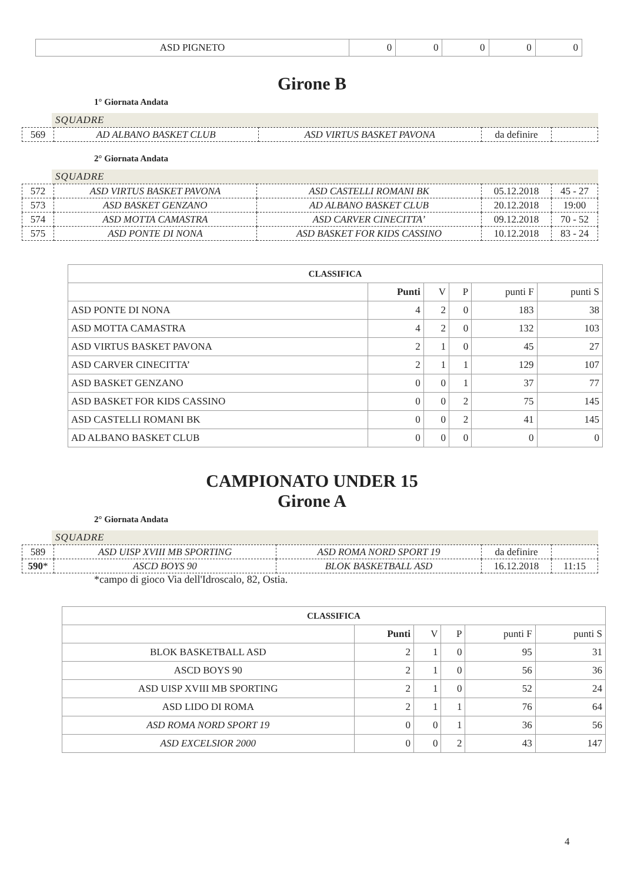| ASD PIGNETO | 0 | 0 | 0 | 0 | 0 |
Girone B
1° Giornata Andata
SQUADRE
| 569 | AD ALBANO BASKET CLUB | ASD VIRTUS BASKET PAVONA | da definire | |
2° Giornata Andata
SQUADRE
| 572 | ASD VIRTUS BASKET PAVONA | ASD CASTELLI ROMANI BK | 05.12.2018 | 45 - 27 |
| 573 | ASD BASKET GENZANO | AD ALBANO BASKET CLUB | 20.12.2018 | 19:00 |
| 574 | ASD MOTTA CAMASTRA | ASD CARVER CINECITTA’ | 09.12.2018 | 70 - 52 |
| 575 | ASD PONTE DI NONA | ASD BASKET FOR KIDS CASSINO | 10.12.2018 | 83 - 24 |
| CLASSIFICA | | | | | |
| --- | --- | --- | --- | --- | --- |
| | Punti | V | P | punti F | punti S |
| ASD PONTE DI NONA | 4 | 2 | 0 | 183 | 38 |
| ASD MOTTA CAMASTRA | 4 | 2 | 0 | 132 | 103 |
| ASD VIRTUS BASKET PAVONA | 2 | 1 | 0 | 45 | 27 |
| ASD CARVER CINECITTA’ | 2 | 1 | 1 | 129 | 107 |
| ASD BASKET GENZANO | 0 | 0 | 1 | 37 | 77 |
| ASD BASKET FOR KIDS CASSINO | 0 | 0 | 2 | 75 | 145 |
| ASD CASTELLI ROMANI BK | 0 | 0 | 2 | 41 | 145 |
| AD ALBANO BASKET CLUB | 0 | 0 | 0 | 0 | 0 |
CAMPIONATO UNDER 15
Girone A
2° Giornata Andata
SQUADRE
| 589 | ASD UISP XVIII MB SPORTING | ASD ROMA NORD SPORT 19 | da definire | |
| 590 * | ASCD BOYS 90 | BLOK BASKETBALL ASD | 16.12.2018 | 11:15 |
*campo di gioco Via dell'Idroscalo, 82, Ostia.
| CLASSIFICA | | | | | |
| --- | --- | --- | --- | --- | --- |
| | Punti | V | P | punti F | punti S |
| BLOK BASKETBALL ASD | 2 | 1 | 0 | 95 | 31 |
| ASCD BOYS 90 | 2 | 1 | 0 | 56 | 36 |
| ASD UISP XVIII MB SPORTING | 2 | 1 | 0 | 52 | 24 |
| ASD LIDO DI ROMA | 2 | 1 | 1 | 76 | 64 |
| ASD ROMA NORD SPORT 19 | 0 | 0 | 1 | 36 | 56 |
| ASD EXCELSIOR 2000 | 0 | 0 | 2 | 43 | 147 |
4